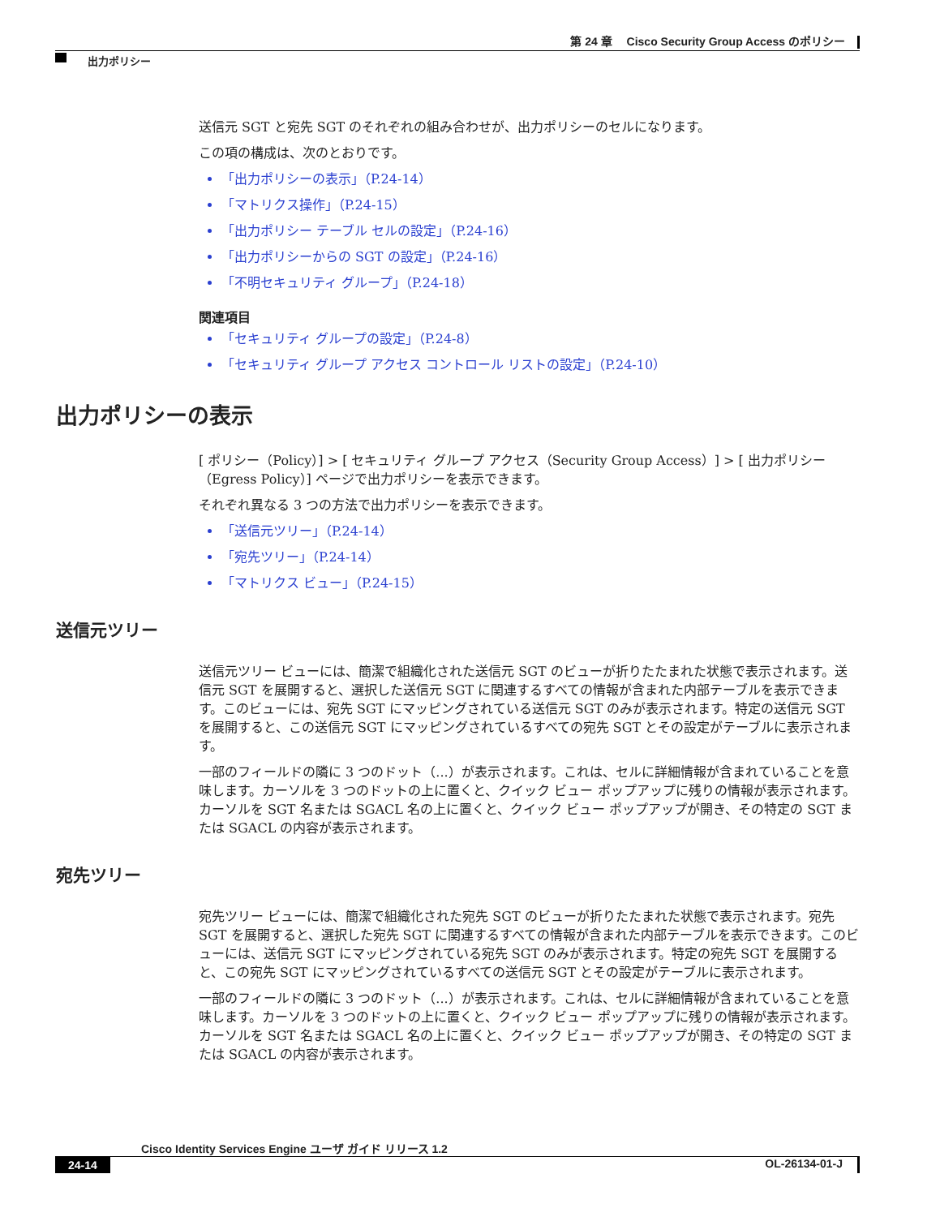第 24 章　 Cisco Security Group Access のポリシー
出力ポリシー
送信元 SGT と宛先 SGT のそれぞれの組み合わせが、出力ポリシーのセルになります。
この項の構成は、次のとおりです。
「出力ポリシーの表示」（P.24-14）
「マトリクス操作」（P.24-15）
「出力ポリシー テーブル セルの設定」（P.24-16）
「出力ポリシーからの SGT の設定」（P.24-16）
「不明セキュリティ グループ」（P.24-18）
関連項目
「セキュリティ グループの設定」（P.24-8）
「セキュリティ グループ アクセス コントロール リストの設定」（P.24-10）
出力ポリシーの表示
[ ポリシー（Policy）] > [ セキュリティ グループ アクセス（Security Group Access）] > [ 出力ポリシー（Egress Policy）] ページで出力ポリシーを表示できます。
それぞれ異なる 3 つの方法で出力ポリシーを表示できます。
「送信元ツリー」（P.24-14）
「宛先ツリー」（P.24-14）
「マトリクス ビュー」（P.24-15）
送信元ツリー
送信元ツリー ビューには、簡潔で組織化された送信元 SGT のビューが折りたたまれた状態で表示されます。送信元 SGT を展開すると、選択した送信元 SGT に関連するすべての情報が含まれた内部テーブルを表示できます。このビューには、宛先 SGT にマッピングされている送信元 SGT のみが表示されます。特定の送信元 SGT を展開すると、この送信元 SGT にマッピングされているすべての宛先 SGT とその設定がテーブルに表示されます。
一部のフィールドの隣に 3 つのドット（...）が表示されます。これは、セルに詳細情報が含まれていることを意味します。カーソルを 3 つのドットの上に置くと、クイック ビュー ポップアップに残りの情報が表示されます。カーソルを SGT 名または SGACL 名の上に置くと、クイック ビュー ポップアップが開き、その特定の SGT または SGACL の内容が表示されます。
宛先ツリー
宛先ツリー ビューには、簡潔で組織化された宛先 SGT のビューが折りたたまれた状態で表示されます。宛先 SGT を展開すると、選択した宛先 SGT に関連するすべての情報が含まれた内部テーブルを表示できます。このビューには、送信元 SGT にマッピングされている宛先 SGT のみが表示されます。特定の宛先 SGT を展開すると、この宛先 SGT にマッピングされているすべての送信元 SGT とその設定がテーブルに表示されます。
一部のフィールドの隣に 3 つのドット（...）が表示されます。これは、セルに詳細情報が含まれていることを意味します。カーソルを 3 つのドットの上に置くと、クイック ビュー ポップアップに残りの情報が表示されます。カーソルを SGT 名または SGACL 名の上に置くと、クイック ビュー ポップアップが開き、その特定の SGT または SGACL の内容が表示されます。
Cisco Identity Services Engine ユーザ ガイド リリース 1.2
24-14 OL-26134-01-J